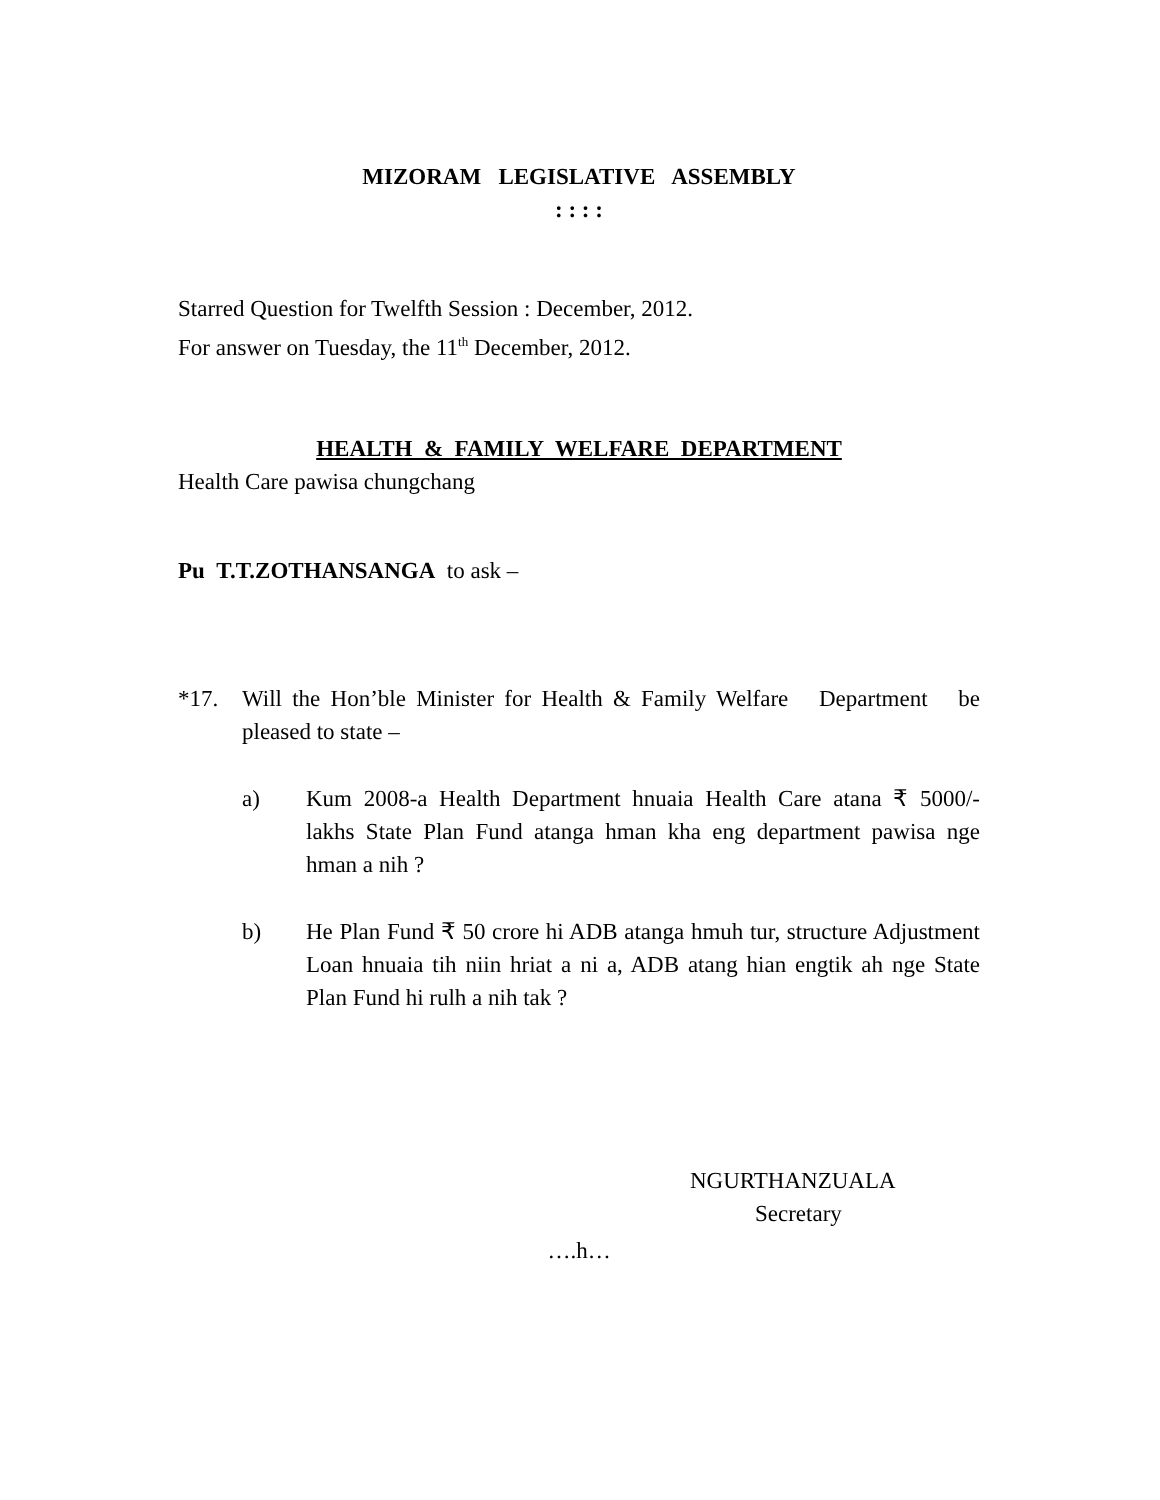MIZORAM LEGISLATIVE ASSEMBLY
: : : :
Starred Question for Twelfth Session : December, 2012.
For answer on Tuesday, the 11<sup>th</sup> December, 2012.
HEALTH & FAMILY WELFARE DEPARTMENT
Health Care pawisa chungchang
Pu T.T.ZOTHANSANGA to ask –
*17. Will the Hon’ble Minister for Health & Family Welfare Department be pleased to state –
a) Kum 2008-a Health Department hnuaia Health Care atana ₹ 5000/- lakhs State Plan Fund atanga hman kha eng department pawisa nge hman a nih ?
b) He Plan Fund ₹ 50 crore hi ADB atanga hmuh tur, structure Adjustment Loan hnuaia tih niin hriat a ni a, ADB atang hian engtik ah nge State Plan Fund hi rulh a nih tak ?
NGURTHANZUALA
Secretary
….h…